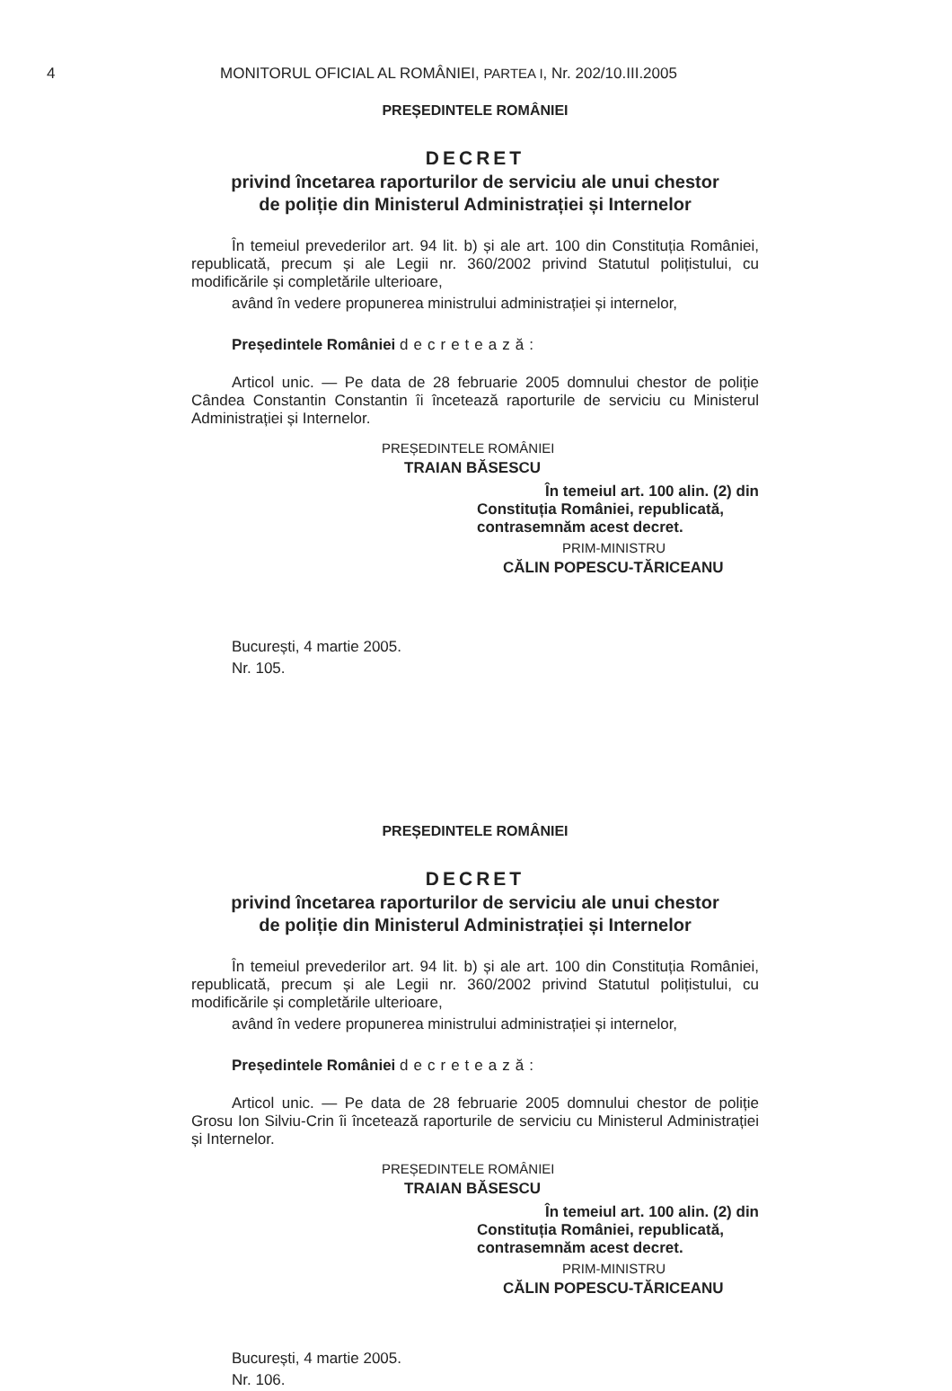4 MONITORUL OFICIAL AL ROMÂNIEI, PARTEA I, Nr. 202/10.III.2005
PREȘEDINTELE ROMÂNIEI
DECRET
privind încetarea raporturilor de serviciu ale unui chestor
de poliție din Ministerul Administrației și Internelor
În temeiul prevederilor art. 94 lit. b) și ale art. 100 din Constituția României, republicată, precum și ale Legii nr. 360/2002 privind Statutul polițistului, cu modificările și completările ulterioare,
având în vedere propunerea ministrului administrației și internelor,
Președintele României decretează:
Articol unic. — Pe data de 28 februarie 2005 domnului chestor de poliție Cândea Constantin Constantin îi încetează raporturile de serviciu cu Ministerul Administrației și Internelor.
PREȘEDINTELE ROMÂNIEI
TRAIAN BĂSESCU
În temeiul art. 100 alin. (2) din
Constituția României, republicată,
contrasemnăm acest decret.
PRIM-MINISTRU
CĂLIN POPESCU-TĂRICEANU
București, 4 martie 2005.
Nr. 105.
PREȘEDINTELE ROMÂNIEI
DECRET
privind încetarea raporturilor de serviciu ale unui chestor
de poliție din Ministerul Administrației și Internelor
În temeiul prevederilor art. 94 lit. b) și ale art. 100 din Constituția României, republicată, precum și ale Legii nr. 360/2002 privind Statutul polițistului, cu modificările și completările ulterioare,
având în vedere propunerea ministrului administrației și internelor,
Președintele României decretează:
Articol unic. — Pe data de 28 februarie 2005 domnului chestor de poliție Grosu Ion Silviu-Crin îi încetează raporturile de serviciu cu Ministerul Administrației și Internelor.
PREȘEDINTELE ROMÂNIEI
TRAIAN BĂSESCU
În temeiul art. 100 alin. (2) din
Constituția României, republicată,
contrasemnăm acest decret.
PRIM-MINISTRU
CĂLIN POPESCU-TĂRICEANU
București, 4 martie 2005.
Nr. 106.